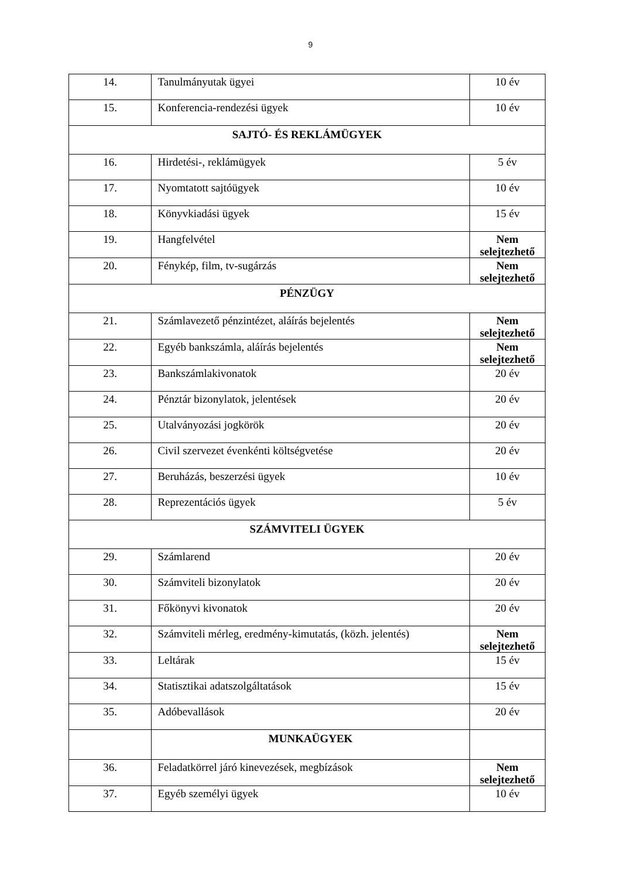9
| 14. | Tanulmányutak ügyei | 10 év |
| 15. | Konferencia-rendezési ügyek | 10 év |
| SAJTÓ- ÉS REKLÁMÜGYEK | | |
| 16. | Hirdetési-, reklámügyek | 5 év |
| 17. | Nyomtatott sajtóügyek | 10 év |
| 18. | Könyvkiadási ügyek | 15 év |
| 19. | Hangfelvétel | Nem selejtezhető |
| 20. | Fénykép, film, tv-sugárzás | Nem selejtezhető |
| PÉNZÜGY | | |
| 21. | Számlavezető pénzintézet, aláírás bejelentés | Nem selejtezhető |
| 22. | Egyéb bankszámla, aláírás bejelentés | Nem selejtezhető |
| 23. | Bankszámlakivonatok | 20 év |
| 24. | Pénztár bizonylatok, jelentések | 20 év |
| 25. | Utalványozási jogkörök | 20 év |
| 26. | Civil szervezet évenkénti költségvetése | 20 év |
| 27. | Beruházás, beszerzési ügyek | 10 év |
| 28. | Reprezentációs ügyek | 5 év |
| SZÁMVITELI ÜGYEK | | |
| 29. | Számlarend | 20 év |
| 30. | Számviteli bizonylatok | 20 év |
| 31. | Főkönyvi kivonatok | 20 év |
| 32. | Számviteli mérleg, eredmény-kimutatás, (közh. jelentés) | Nem selejtezhető |
| 33. | Leltárak | 15 év |
| 34. | Statisztikai adatszolgáltatások | 15 év |
| 35. | Adóbevallások | 20 év |
| | MUNKAÜGYEK | |
| 36. | Feladatkörrel járó kinevezések, megbízások | Nem selejtezhető |
| 37. | Egyéb személyi ügyek | 10 év |